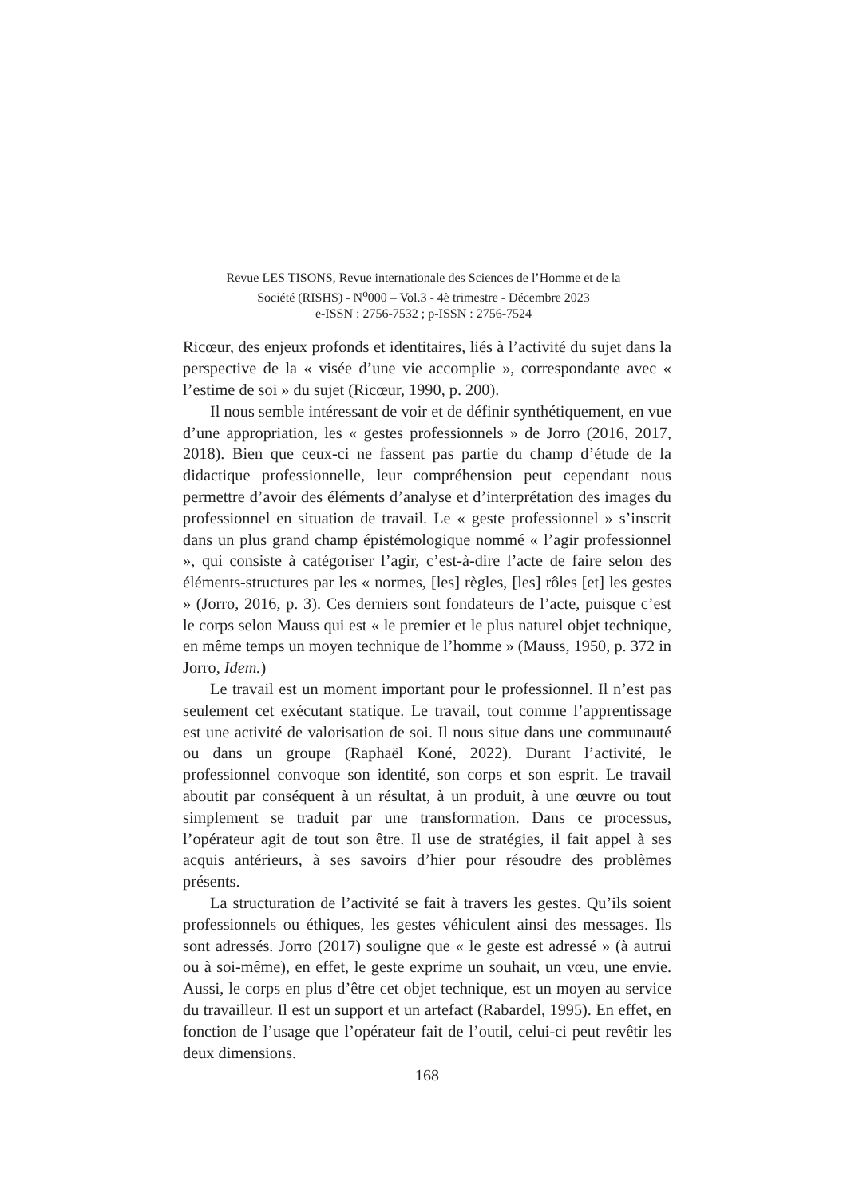Revue LES TISONS, Revue internationale des Sciences de l’Homme et de la
Société (RISHS) - N<sup>o</sup>000 – Vol.3 - 4è trimestre - Décembre 2023
e-ISSN : 2756-7532 ; p-ISSN : 2756-7524
Ricœur, des enjeux profonds et identitaires, liés à l’activité du sujet dans la perspective de la « visée d’une vie accomplie », correspondante avec « l’estime de soi » du sujet (Ricœur, 1990, p. 200).
Il nous semble intéressant de voir et de définir synthétiquement, en vue d’une appropriation, les « gestes professionnels » de Jorro (2016, 2017, 2018). Bien que ceux-ci ne fassent pas partie du champ d’étude de la didactique professionnelle, leur compréhension peut cependant nous permettre d’avoir des éléments d’analyse et d’interprétation des images du professionnel en situation de travail. Le « geste professionnel » s’inscrit dans un plus grand champ épistémologique nommé « l’agir professionnel », qui consiste à catégoriser l’agir, c’est-à-dire l’acte de faire selon des éléments-structures par les « normes, [les] règles, [les] rôles [et] les gestes » (Jorro, 2016, p. 3). Ces derniers sont fondateurs de l’acte, puisque c’est le corps selon Mauss qui est « le premier et le plus naturel objet technique, en même temps un moyen technique de l’homme » (Mauss, 1950, p. 372 in Jorro, Idem.)
Le travail est un moment important pour le professionnel. Il n’est pas seulement cet exécutant statique. Le travail, tout comme l’apprentissage est une activité de valorisation de soi. Il nous situe dans une communauté ou dans un groupe (Raphaël Koné, 2022). Durant l’activité, le professionnel convoque son identité, son corps et son esprit. Le travail aboutit par conséquent à un résultat, à un produit, à une œuvre ou tout simplement se traduit par une transformation. Dans ce processus, l’opérateur agit de tout son être. Il use de stratégies, il fait appel à ses acquis antérieurs, à ses savoirs d’hier pour résoudre des problèmes présents.
La structuration de l’activité se fait à travers les gestes. Qu’ils soient professionnels ou éthiques, les gestes véhiculent ainsi des messages. Ils sont adressés. Jorro (2017) souligne que « le geste est adressé » (à autrui ou à soi-même), en effet, le geste exprime un souhait, un vœu, une envie. Aussi, le corps en plus d’être cet objet technique, est un moyen au service du travailleur. Il est un support et un artefact (Rabardel, 1995). En effet, en fonction de l’usage que l’opérateur fait de l’outil, celui-ci peut revêtir les deux dimensions.
168